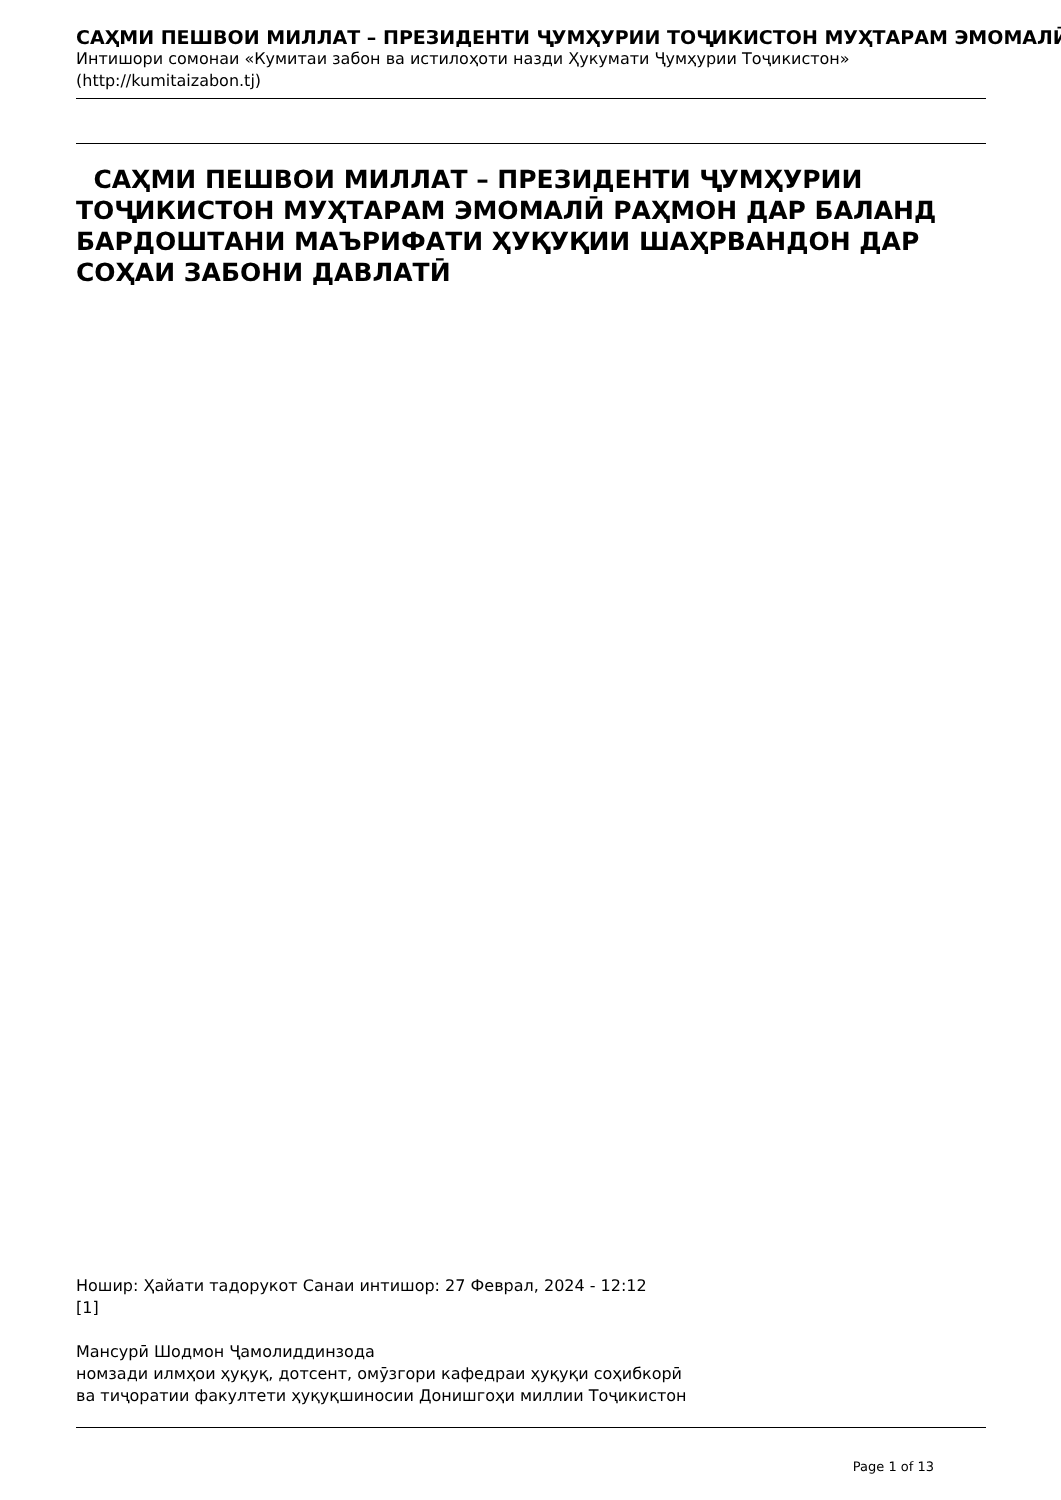САҲМИ ПЕШВОИ МИЛЛАТ – ПРЕЗИДЕНТИ ҶУМҲУРИИ ТОҶИКИСТОН МУҲТАРАМ ЭМОМАЛӢ
Интишори сомонаи «Кумитаи забон ва истилоҳоти назди Ҳукумати Ҷумҳурии Тоҷикистон»
(http://kumitaizabon.tj)
САҲМИ ПЕШВОИ МИЛЛАТ – ПРЕЗИДЕНТИ ҶУМҲУРИИ ТОҶИКИСТОН МУҲТАРАМ ЭМОМАЛӢ РАҲМОН ДАР БАЛАНД БАРДОШТАНИ МАЪРИФАТИ ҲУҚУҚИИ ШАҲРВАНДОН ДАР СОҲАИ ЗАБОНИ ДАВЛАТӢ
Ношир: Ҳайати тадорукот Санаи интишор: 27 Феврал, 2024 - 12:12
[1]
Мансурӣ Шодмон Ҷамолиддинзода
номзади илмҳои ҳуқуқ, дотсент, омӯзгори кафедраи ҳуқуқи соҳибкорӣ
ва тиҷоратии факултети ҳуқуқшиносии Донишгоҳи миллии Тоҷикистон
Page 1 of 13